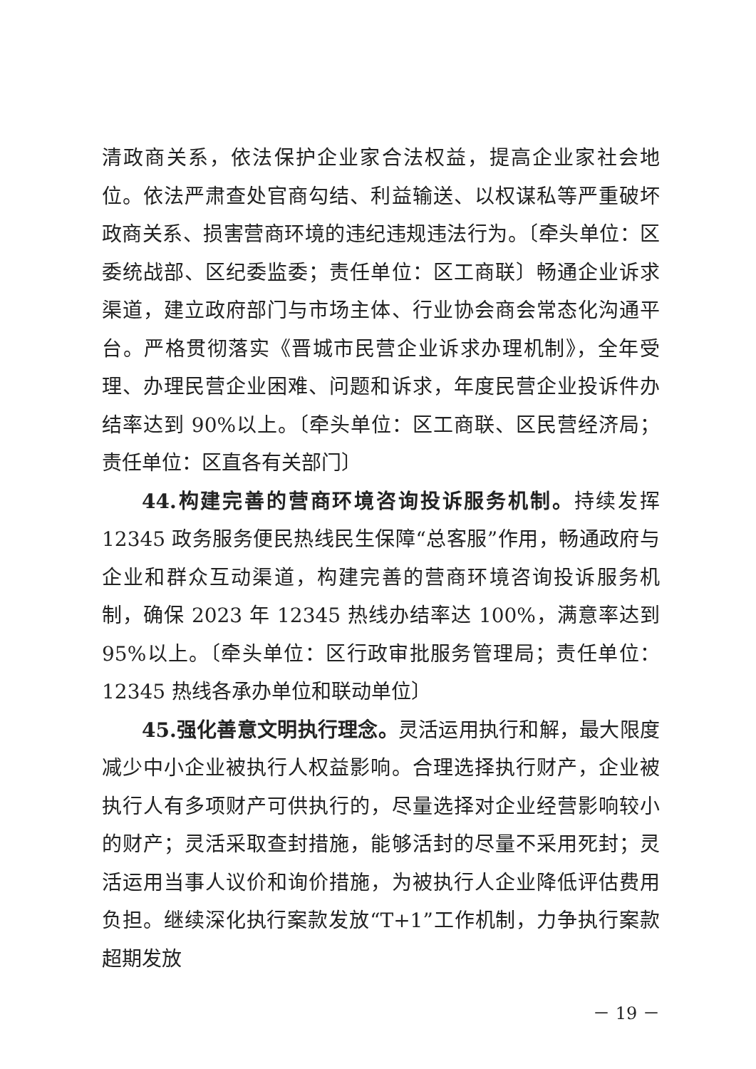清政商关系，依法保护企业家合法权益，提高企业家社会地位。依法严肃查处官商勾结、利益输送、以权谋私等严重破坏政商关系、损害营商环境的违纪违规违法行为。〔牵头单位：区委统战部、区纪委监委；责任单位：区工商联〕畅通企业诉求渠道，建立政府部门与市场主体、行业协会商会常态化沟通平台。严格贯彻落实《晋城市民营企业诉求办理机制》，全年受理、办理民营企业困难、问题和诉求，年度民营企业投诉件办结率达到 90%以上。〔牵头单位：区工商联、区民营经济局；责任单位：区直各有关部门〕
44.构建完善的营商环境咨询投诉服务机制。持续发挥 12345 政务服务便民热线民生保障“总客服”作用，畅通政府与企业和群众互动渠道，构建完善的营商环境咨询投诉服务机制，确保 2023 年 12345 热线办结率达 100%，满意率达到 95%以上。〔牵头单位：区行政审批服务管理局；责任单位：12345 热线各承办单位和联动单位〕
45.强化善意文明执行理念。灵活运用执行和解，最大限度减少中小企业被执行人权益影响。合理选择执行财产，企业被执行人有多项财产可供执行的，尽量选择对企业经营影响较小的财产；灵活采取查封措施，能够活封的尽量不采用死封；灵活运用当事人议价和询价措施，为被执行人企业降低评估费用负担。继续深化执行案款发放“T+1”工作机制，力争执行案款超期发放
－ 19 －